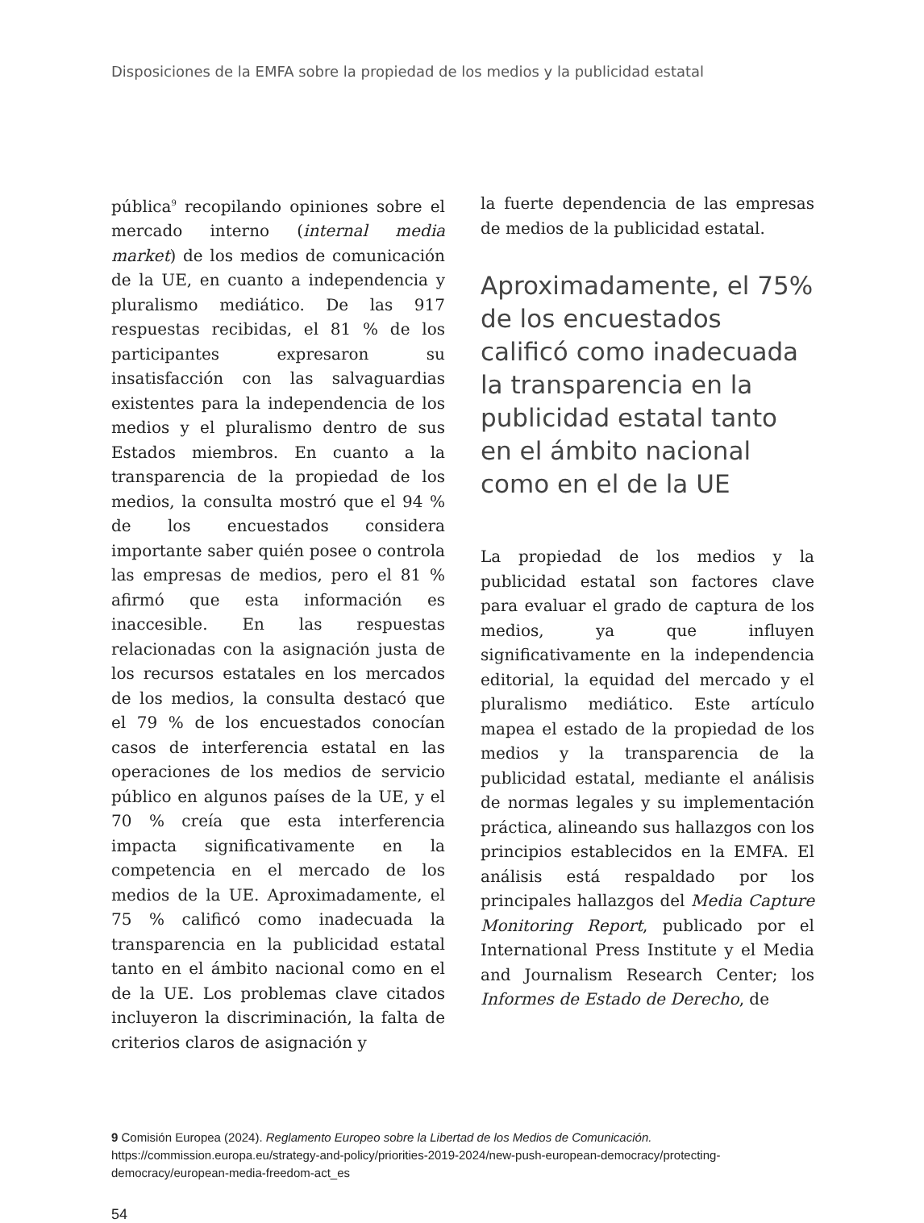Disposiciones de la EMFA sobre la propiedad de los medios y la publicidad estatal
pública<sup>9</sup> recopilando opiniones sobre el mercado interno (internal media market) de los medios de comunicación de la UE, en cuanto a independencia y pluralismo mediático. De las 917 respuestas recibidas, el 81 % de los participantes expresaron su insatisfacción con las salvaguardias existentes para la independencia de los medios y el pluralismo dentro de sus Estados miembros. En cuanto a la transparencia de la propiedad de los medios, la consulta mostró que el 94 % de los encuestados considera importante saber quién posee o controla las empresas de medios, pero el 81 % afirmó que esta información es inaccesible. En las respuestas relacionadas con la asignación justa de los recursos estatales en los mercados de los medios, la consulta destacó que el 79 % de los encuestados conocían casos de interferencia estatal en las operaciones de los medios de servicio público en algunos países de la UE, y el 70 % creía que esta interferencia impacta significativamente en la competencia en el mercado de los medios de la UE. Aproximadamente, el 75 % calificó como inadecuada la transparencia en la publicidad estatal tanto en el ámbito nacional como en el de la UE. Los problemas clave citados incluyeron la discriminación, la falta de criterios claros de asignación y
la fuerte dependencia de las empresas de medios de la publicidad estatal.
Aproximadamente, el 75% de los encuestados calificó como inadecuada la transparencia en la publicidad estatal tanto en el ámbito nacional como en el de la UE
La propiedad de los medios y la publicidad estatal son factores clave para evaluar el grado de captura de los medios, ya que influyen significativamente en la independencia editorial, la equidad del mercado y el pluralismo mediático. Este artículo mapea el estado de la propiedad de los medios y la transparencia de la publicidad estatal, mediante el análisis de normas legales y su implementación práctica, alineando sus hallazgos con los principios establecidos en la EMFA. El análisis está respaldado por los principales hallazgos del Media Capture Monitoring Report, publicado por el International Press Institute y el Media and Journalism Research Center; los Informes de Estado de Derecho, de
9 Comisión Europea (2024). Reglamento Europeo sobre la Libertad de los Medios de Comunicación.
https://commission.europa.eu/strategy-and-policy/priorities-2019-2024/new-push-european-democracy/protecting-democracy/european-media-freedom-act_es
54